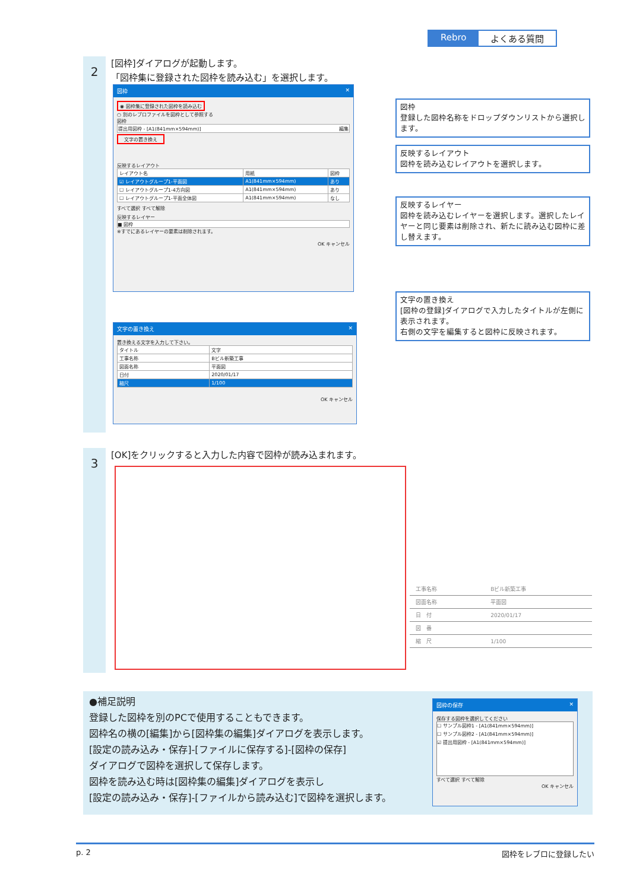Rebro よくある質問
2
[図枠]ダイアログが起動します。
「図枠集に登録された図枠を読み込む」を選択します。
図枠 ✕
◉ 図枠集に登録された図枠を読み込む
○ 別のレブロファイルを図枠として参照する
図枠
提出用図枠 - [A1(841mm×594mm)] 編集
文字の置き換え
反映するレイアウト
| レイアウト名 | 用紙 | 図枠 |
| --- | --- | --- |
| ☑ レイアウトグループ1-平面図 | A1(841mm×594mm) | あり |
| ☐ レイアウトグループ1-4方向図 | A1(841mm×594mm) | あり |
| ☐ レイアウトグループ1-平面全体図 | A1(841mm×594mm) | なし |
すべて選択 すべて解除
反映するレイヤー
■ 図枠
※すでにあるレイヤーの要素は削除されます。
OK キャンセル
文字の置き換え ✕
置き換える文字を入力して下さい。
| タイトル | 文字 |
| --- | --- |
| 工事名称 | Bビル新築工事 |
| 図面名称 | 平面図 |
| 日付 | 2020/01/17 |
| 縮尺 | 1/100 |
OK キャンセル
図枠
登録した図枠名称をドロップダウンリストから選択します。
反映するレイアウト
図枠を読み込むレイアウトを選択します。
反映するレイヤー
図枠を読み込むレイヤーを選択します。選択したレイヤーと同じ要素は削除され、新たに読み込む図枠に差し替えます。
文字の置き換え
[図枠の登録]ダイアログで入力したタイトルが左側に表示されます。
右側の文字を編集すると図枠に反映されます。
3
[OK]をクリックすると入力した内容で図枠が読み込まれます。
| 工事名称 | Bビル新築工事 |
| 図面名称 | 平面図 |
| 日 付 | 2020/01/17 |
| 図 番 | |
| 縮 尺 | 1/100 |
●補足説明
登録した図枠を別のPCで使用することもできます。
図枠名の横の[編集]から[図枠集の編集]ダイアログを表示します。
[設定の読み込み・保存]-[ファイルに保存する]-[図枠の保存]
ダイアログで図枠を選択して保存します。
図枠を読み込む時は[図枠集の編集]ダイアログを表示し
[設定の読み込み・保存]-[ファイルから読み込む]で図枠を選択します。
図枠の保存 ✕
保存する図枠を選択してください
☐ サンプル図枠1 - [A1(841mm×594mm)]
☐ サンプル図枠2 - [A1(841mm×594mm)]
☑ 提出用図枠 - [A1(841mm×594mm)]
すべて選択 すべて解除
OK キャンセル
p. 2 図枠をレブロに登録したい